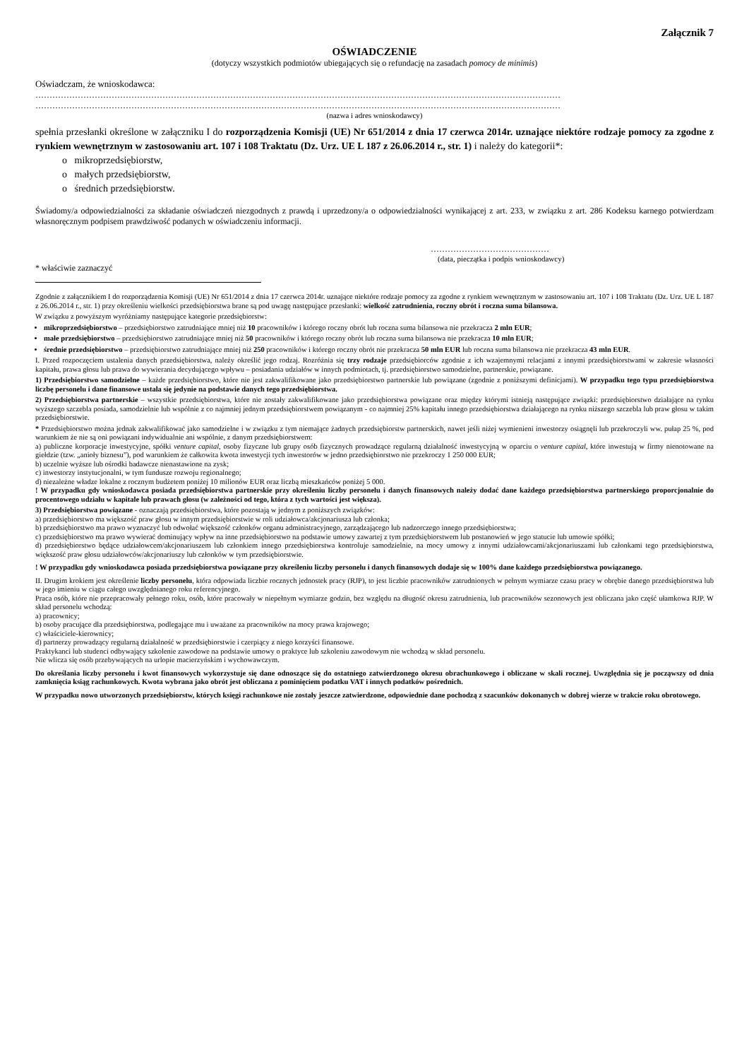Załącznik 7
OŚWIADCZENIE
(dotyczy wszystkich podmiotów ubiegających się o refundację na zasadach pomocy de minimis)
Oświadczam, że wnioskodawca:
……………………………………………………………………………………………………………………………………………………………………
……………………………………………………………………………………………………………………………………………………………………
(nazwa i adres wnioskodawcy)
spełnia przesłanki określone w załączniku I do rozporządzenia Komisji (UE) Nr 651/2014 z dnia 17 czerwca 2014r. uznające niektóre rodzaje pomocy za zgodne z rynkiem wewnętrznym w zastosowaniu art. 107 i 108 Traktatu (Dz. Urz. UE L 187 z 26.06.2014 r., str. 1) i należy do kategorii*:
o mikroprzedsiębiorstw,
o małych przedsiębiorstw,
o średnich przedsiębiorstw.
Świadomy/a odpowiedzialności za składanie oświadczeń niezgodnych z prawdą i uprzedzony/a o odpowiedzialności wynikającej z art. 233, w związku z art. 286 Kodeksu karnego potwierdzam własnoręcznym podpisem prawdziwość podanych w oświadczeniu informacji.
……………………………………
(data, pieczątka i podpis wnioskodawcy)
* właściwie zaznaczyć
Zgodnie z załącznikiem I do rozporządzenia Komisji (UE) Nr 651/2014 z dnia 17 czerwca 2014r. uznające niektóre rodzaje pomocy za zgodne z rynkiem wewnętrznym w zastosowaniu art. 107 i 108 Traktatu (Dz. Urz. UE L 187 z 26.06.2014 r., str. 1) przy określeniu wielkości przedsiębiorstwa brane są pod uwagę następujące przesłanki: wielkość zatrudnienia, roczny obrót i roczna suma bilansowa.
W związku z powyższym wyróżniamy następujące kategorie przedsiębiorstw:
mikroprzedsiębiorstwo – przedsiębiorstwo zatrudniające mniej niż 10 pracowników i którego roczny obrót lub roczna suma bilansowa nie przekracza 2 mln EUR;
małe przedsiębiorstwo – przedsiębiorstwo zatrudniające mniej niż 50 pracowników i którego roczny obrót lub roczna suma bilansowa nie przekracza 10 mln EUR;
średnie przedsiębiorstwo – przedsiębiorstwo zatrudniające mniej niż 250 pracowników i którego roczny obrót nie przekracza 50 mln EUR lub roczna suma bilansowa nie przekracza 43 mln EUR.
I. Przed rozpoczęciem ustalenia danych przedsiębiorstwa, należy określić jego rodzaj. Rozróżnia się trzy rodzaje przedsiębiorców zgodnie z ich wzajemnymi relacjami z innymi przedsiębiorstwami w zakresie własności kapitału, prawa głosu lub prawa do wywierania decydującego wpływu – posiadania udziałów w innych podmiotach, tj. przedsiębiorstwo samodzielne, partnerskie, powiązane.
1) Przedsiębiorstwo samodzielne – każde przedsiębiorstwo, które nie jest zakwalifikowane jako przedsiębiorstwo partnerskie lub powiązane (zgodnie z poniższymi definicjami). W przypadku tego typu przedsiębiorstwa liczbę personelu i dane finansowe ustala się jedynie na podstawie danych tego przedsiębiorstwa.
2) Przedsiębiorstwa partnerskie – wszystkie przedsiębiorstwa, które nie zostały zakwalifikowane jako przedsiębiorstwa powiązane oraz między którymi istnieją następujące związki: przedsiębiorstwo działające na rynku wyższego szczebla posiada, samodzielnie lub wspólnie z co najmniej jednym przedsiębiorstwem powiązanym - co najmniej 25% kapitału innego przedsiębiorstwa działającego na rynku niższego szczebla lub praw głosu w takim przedsiębiorstwie.
* Przedsiębiorstwo można jednak zakwalifikować jako samodzielne i w związku z tym niemające żadnych przedsiębiorstw partnerskich, nawet jeśli niżej wymienieni inwestorzy osiągnęli lub przekroczyli ww. pułap 25 %, pod warunkiem że nie są oni powiązani indywidualnie ani wspólnie, z danym przedsiębiorstwem:
a) publiczne korporacje inwestycyjne, spółki venture capital, osoby fizyczne lub grupy osób fizycznych prowadzące regularną działalność inwestycyjną w oparciu o venture capital, które inwestują w firmy nienotowane na giełdzie (tzw. „anioły biznesu”), pod warunkiem że całkowita kwota inwestycji tych inwestorów w jedno przedsiębiorstwo nie przekroczy 1 250 000 EUR;
b) uczelnie wyższe lub ośrodki badawcze nienastawione na zysk;
c) inwestorzy instytucjonalni, w tym fundusze rozwoju regionalnego;
d) niezależne władze lokalne z rocznym budżetem poniżej 10 milionów EUR oraz liczbą mieszkańców poniżej 5 000.
! W przypadku gdy wnioskodawca posiada przedsiębiorstwa partnerskie przy określeniu liczby personelu i danych finansowych należy dodać dane każdego przedsiębiorstwa partnerskiego proporcjonalnie do procentowego udziału w kapitale lub prawach głosu (w zależności od tego, która z tych wartości jest większa).
3) Przedsiębiorstwa powiązane - oznaczają przedsiębiorstwa, które pozostają w jednym z poniższych związków:
a) przedsiębiorstwo ma większość praw głosu w innym przedsiębiorstwie w roli udziałowca/akcjonariusza lub członka;
b) przedsiębiorstwo ma prawo wyznaczyć lub odwołać większość członków organu administracyjnego, zarządzającego lub nadzorczego innego przedsiębiorstwa;
c) przedsiębiorstwo ma prawo wywierać dominujący wpływ na inne przedsiębiorstwo na podstawie umowy zawartej z tym przedsiębiorstwem lub postanowień w jego statucie lub umowie spółki;
d) przedsiębiorstwo będące udziałowcem/akcjonariuszem lub członkiem innego przedsiębiorstwa kontroluje samodzielnie, na mocy umowy z innymi udziałowcami/akcjonariuszami lub członkami tego przedsiębiorstwa, większość praw głosu udziałowców/akcjonariuszy lub członków w tym przedsiębiorstwie.
! W przypadku gdy wnioskodawca posiada przedsiębiorstwa powiązane przy określeniu liczby personelu i danych finansowych dodaje się w 100% dane każdego przedsiębiorstwa powiązanego.
II. Drugim krokiem jest określenie liczby personelu, która odpowiada liczbie rocznych jednostek pracy (RJP), to jest liczbie pracowników zatrudnionych w pełnym wymiarze czasu pracy w obrębie danego przedsiębiorstwa lub w jego imieniu w ciągu całego uwzględnianego roku referencyjnego.
Praca osób, które nie przepracowały pełnego roku, osób, które pracowały w niepełnym wymiarze godzin, bez względu na długość okresu zatrudnienia, lub pracowników sezonowych jest obliczana jako część ułamkowa RJP. W skład personelu wchodzą:
a) pracownicy;
b) osoby pracujące dla przedsiębiorstwa, podlegające mu i uważane za pracowników na mocy prawa krajowego;
c) właściciele-kierownicy;
d) partnerzy prowadzący regularną działalność w przedsiębiorstwie i czerpiący z niego korzyści finansowe.
Praktykanci lub studenci odbywający szkolenie zawodowe na podstawie umowy o praktyce lub szkoleniu zawodowym nie wchodzą w skład personelu.
Nie wlicza się osób przebywających na urlopie macierzyńskim i wychowawczym.
Do określania liczby personelu i kwot finansowych wykorzystuje się dane odnoszące się do ostatniego zatwierdzonego okresu obrachunkowego i obliczane w skali rocznej. Uwzględnia się je począwszy od dnia zamknięcia ksiąg rachunkowych. Kwota wybrana jako obrót jest obliczana z pominięciem podatku VAT i innych podatków pośrednich.
W przypadku nowo utworzonych przedsiębiorstw, których księgi rachunkowe nie zostały jeszcze zatwierdzone, odpowiednie dane pochodzą z szacunków dokonanych w dobrej wierze w trakcie roku obrotowego.